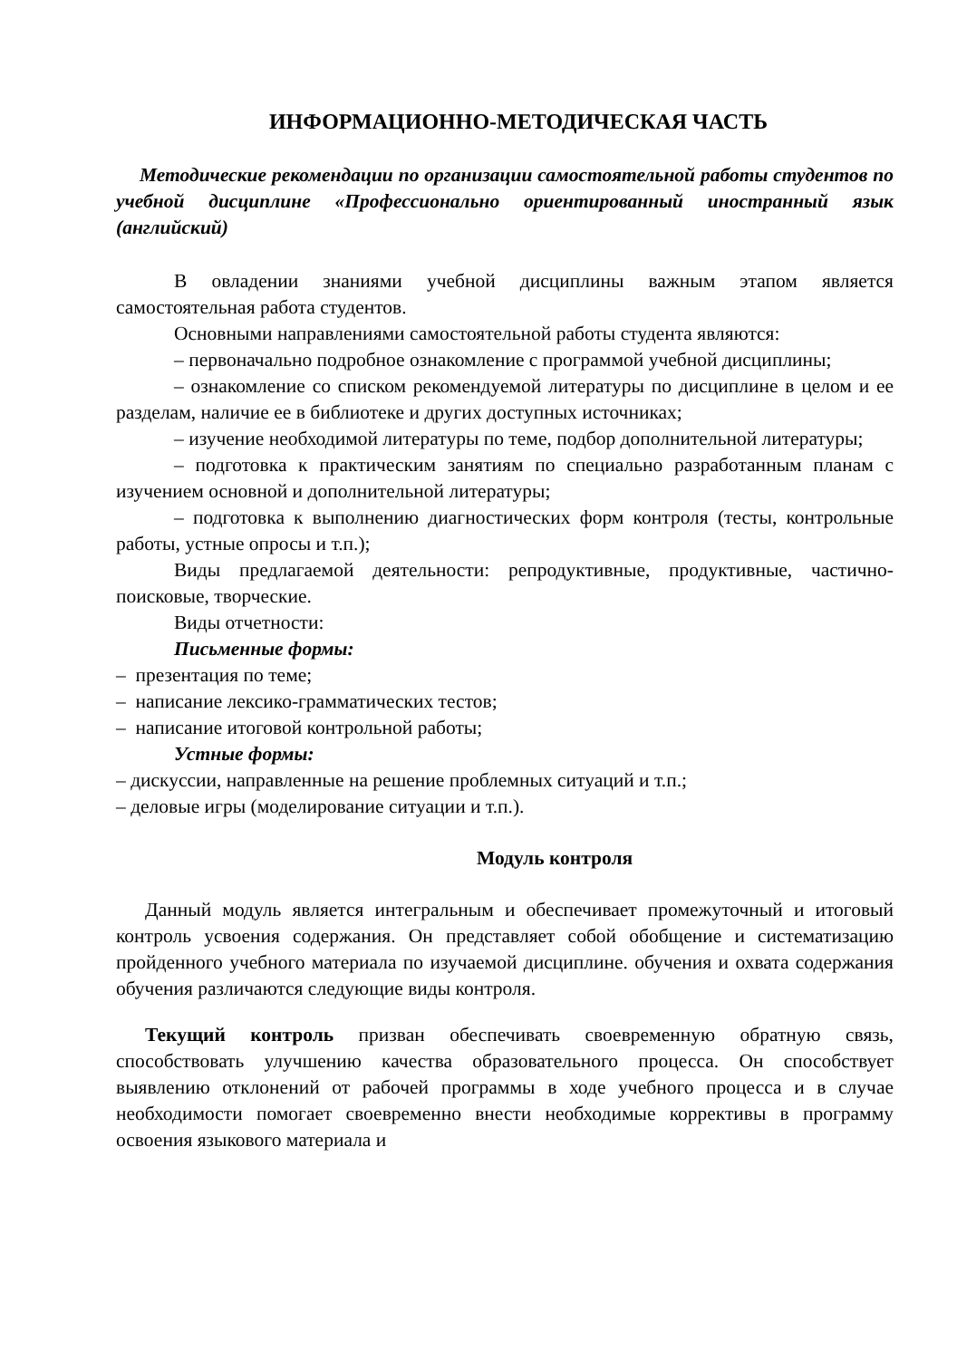ИНФОРМАЦИОННО-МЕТОДИЧЕСКАЯ ЧАСТЬ
Методические рекомендации по организации самостоятельной работы студентов по учебной дисциплине «Профессионально ориентированный иностранный язык (английский)
В овладении знаниями учебной дисциплины важным этапом является самостоятельная работа студентов.
Основными направлениями самостоятельной работы студента являются:
– первоначально подробное ознакомление с программой учебной дисциплины;
– ознакомление со списком рекомендуемой литературы по дисциплине в целом и ее разделам, наличие ее в библиотеке и других доступных источниках;
– изучение необходимой литературы по теме, подбор дополнительной литературы;
– подготовка к практическим занятиям по специально разработанным планам с изучением основной и дополнительной литературы;
– подготовка к выполнению диагностических форм контроля (тесты, контрольные работы, устные опросы и т.п.);
Виды предлагаемой деятельности: репродуктивные, продуктивные, частично-поисковые, творческие.
Виды отчетности:
Письменные формы:
– презентация по теме;
– написание лексико-грамматических тестов;
– написание итоговой контрольной работы;
Устные формы:
– дискуссии, направленные на решение проблемных ситуаций и т.п.;
– деловые игры (моделирование ситуации и т.п.).
Модуль контроля
Данный модуль является интегральным и обеспечивает промежуточный и итоговый контроль усвоения содержания. Он представляет собой обобщение и систематизацию пройденного учебного материала по изучаемой дисциплине. обучения и охвата содержания обучения различаются следующие виды контроля.
Текущий контроль призван обеспечивать своевременную обратную связь, способствовать улучшению качества образовательного процесса. Он способствует выявлению отклонений от рабочей программы в ходе учебного процесса и в случае необходимости помогает своевременно внести необходимые коррективы в программу освоения языкового материала и